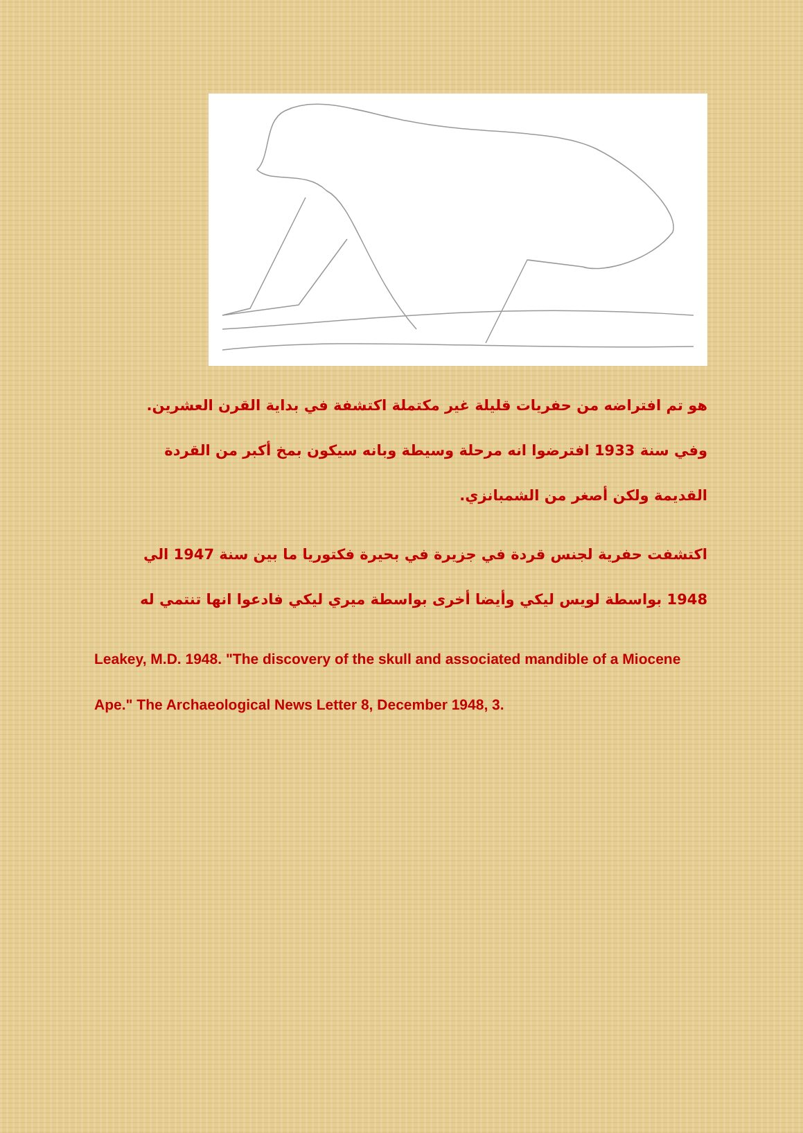هو تم افتراضه من حفريات قليلة غير مكتملة اكتشفة في بداية القرن العشرين. وفي سنة 1933 افترضوا انه مرحلة وسيطة وبانه سيكون بمخ أكبر من القردة القديمة ولكن أصغر من الشمبانزي.
اكتشفت حفرية لجنس قردة في جزيرة في بحيرة فكتوريا ما بين سنة 1947 الي 1948 بواسطة لويس ليكي وأيضا أخرى بواسطة ميري ليكي فادعوا انها تنتمي له
Leakey, M.D. 1948. "The discovery of the skull and associated mandible of a Miocene Ape." The Archaeological News Letter 8, December 1948, 3.